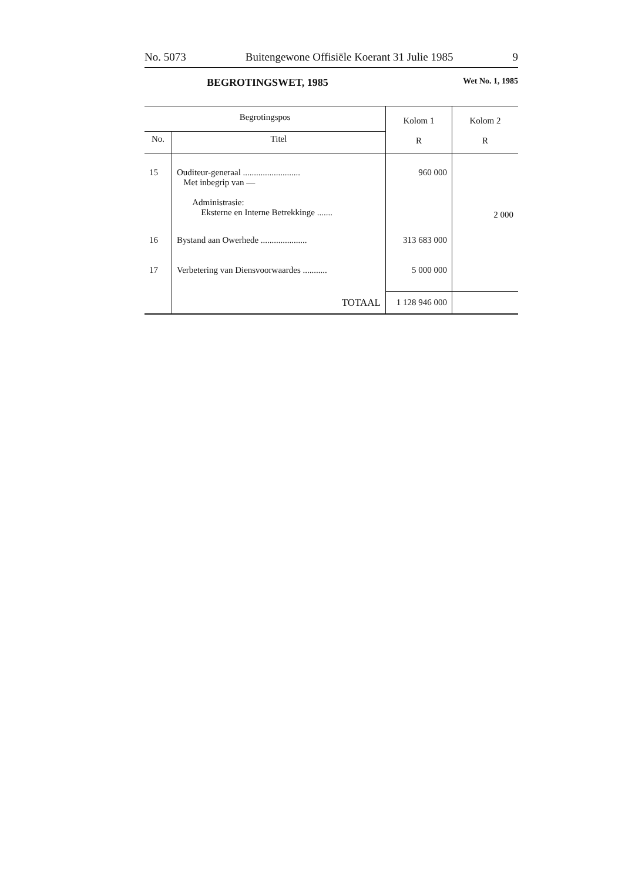No. 5073 Buitengewone Offisiële Koerant 31 Julie 1985 9
BEGROTINGSWET, 1985 Wet No. 1, 1985
| Begrotingspos | | Kolom 1 R | Kolom 2 R |
| --- | --- | --- | --- |
| No. | Titel | | |
| 15 | Ouditeur-generaal .......................... Met inbegrip van — Administrasie: Eksterne en Interne Betrekkinge ....... | 960 000 | 2 000 |
| 16 | Bystand aan Owerhede ..................... | 313 683 000 | |
| 17 | Verbetering van Diensvoorwaardes ........... | 5 000 000 | |
| | TOTAAL | 1 128 946 000 | |